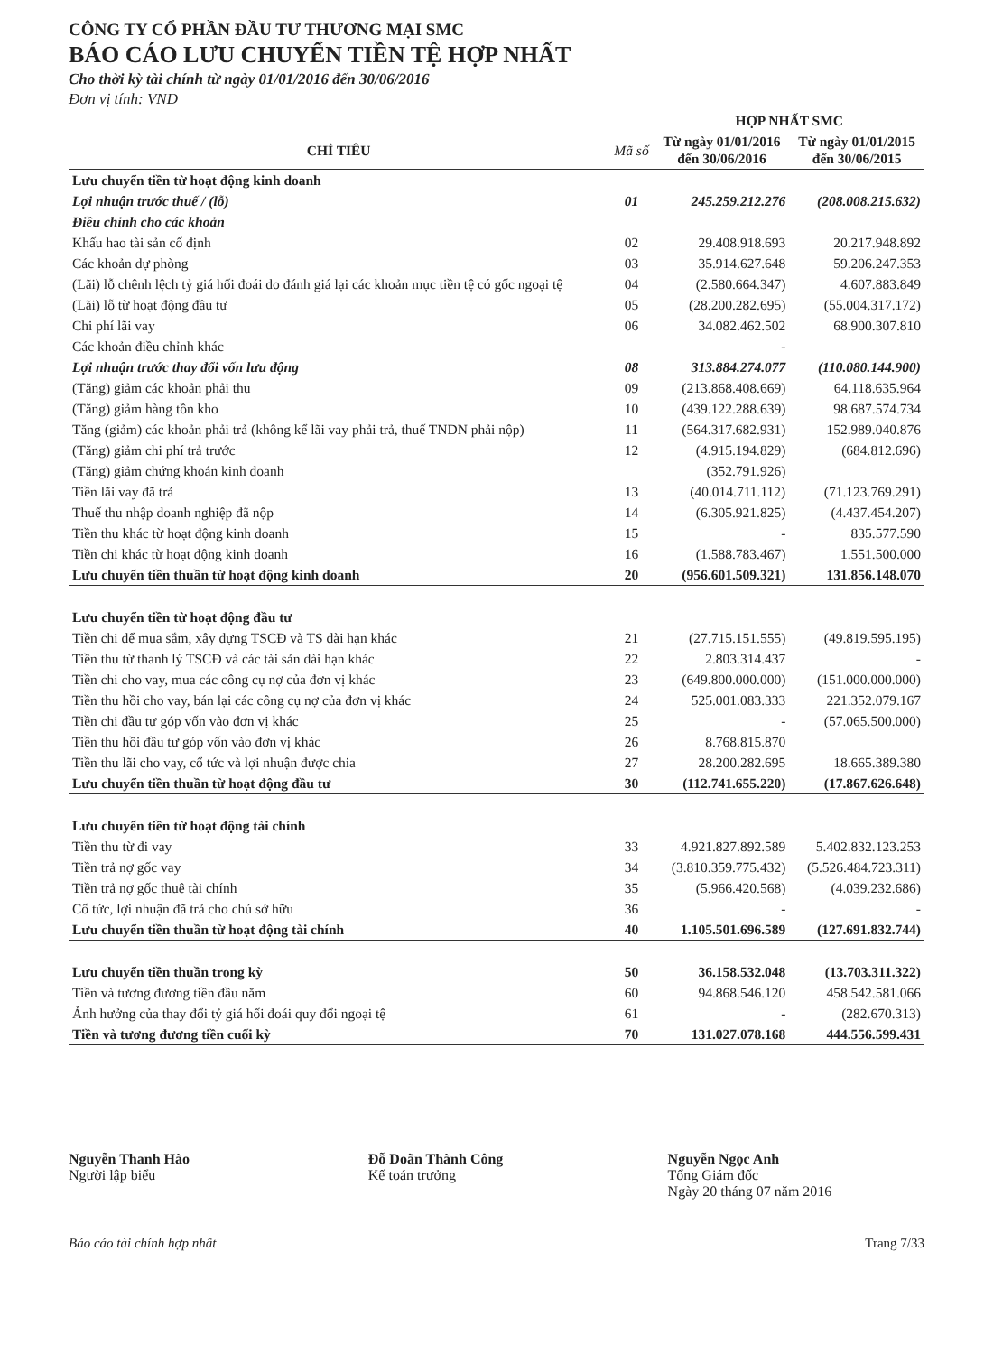CÔNG TY CỔ PHẦN ĐẦU TƯ THƯƠNG MẠI SMC
BÁO CÁO LƯU CHUYỂN TIỀN TỆ HỢP NHẤT
Cho thời kỳ tài chính từ ngày 01/01/2016 đến 30/06/2016
Đơn vị tính: VND
| | | HỢP NHẤT SMC | |
| --- | --- | --- | --- |
| CHỈ TIÊU | Mã số | Từ ngày 01/01/2016 đến 30/06/2016 | Từ ngày 01/01/2015 đến 30/06/2015 |
| Lưu chuyển tiền từ hoạt động kinh doanh | | | |
| Lợi nhuận trước thuế / (lỗ) | 01 | 245.259.212.276 | (208.008.215.632) |
| Điều chỉnh cho các khoản | | | |
| Khấu hao tài sản cố định | 02 | 29.408.918.693 | 20.217.948.892 |
| Các khoản dự phòng | 03 | 35.914.627.648 | 59.206.247.353 |
| (Lãi) lỗ chênh lệch tỷ giá hối đoái do đánh giá lại các khoản mục tiền tệ có gốc ngoại tệ | 04 | (2.580.664.347) | 4.607.883.849 |
| (Lãi) lỗ từ hoạt động đầu tư | 05 | (28.200.282.695) | (55.004.317.172) |
| Chi phí lãi vay | 06 | 34.082.462.502 | 68.900.307.810 |
| Các khoản điều chỉnh khác | | - | |
| Lợi nhuận trước thay đổi vốn lưu động | 08 | 313.884.274.077 | (110.080.144.900) |
| (Tăng) giảm các khoản phải thu | 09 | (213.868.408.669) | 64.118.635.964 |
| (Tăng) giảm hàng tồn kho | 10 | (439.122.288.639) | 98.687.574.734 |
| Tăng (giảm) các khoản phải trả (không kể lãi vay phải trả, thuế TNDN phải nộp) | 11 | (564.317.682.931) | 152.989.040.876 |
| (Tăng) giảm chi phí trả trước | 12 | (4.915.194.829) | (684.812.696) |
| (Tăng) giảm chứng khoán kinh doanh | | (352.791.926) | |
| Tiền lãi vay đã trả | 13 | (40.014.711.112) | (71.123.769.291) |
| Thuế thu nhập doanh nghiệp đã nộp | 14 | (6.305.921.825) | (4.437.454.207) |
| Tiền thu khác từ hoạt động kinh doanh | 15 | - | 835.577.590 |
| Tiền chi khác từ hoạt động kinh doanh | 16 | (1.588.783.467) | 1.551.500.000 |
| Lưu chuyển tiền thuần từ hoạt động kinh doanh | 20 | (956.601.509.321) | 131.856.148.070 |
| Lưu chuyển tiền từ hoạt động đầu tư | | | |
| Tiền chi để mua sắm, xây dựng TSCĐ và TS dài hạn khác | 21 | (27.715.151.555) | (49.819.595.195) |
| Tiền thu từ thanh lý TSCĐ và các tài sản dài hạn khác | 22 | 2.803.314.437 | - |
| Tiền chi cho vay, mua các công cụ nợ của đơn vị khác | 23 | (649.800.000.000) | (151.000.000.000) |
| Tiền thu hồi cho vay, bán lại các công cụ nợ của đơn vị khác | 24 | 525.001.083.333 | 221.352.079.167 |
| Tiền chi đầu tư góp vốn vào đơn vị khác | 25 | - | (57.065.500.000) |
| Tiền thu hồi đầu tư góp vốn vào đơn vị khác | 26 | 8.768.815.870 | |
| Tiền thu lãi cho vay, cổ tức và lợi nhuận được chia | 27 | 28.200.282.695 | 18.665.389.380 |
| Lưu chuyển tiền thuần từ hoạt động đầu tư | 30 | (112.741.655.220) | (17.867.626.648) |
| Lưu chuyển tiền từ hoạt động tài chính | | | |
| Tiền thu từ đi vay | 33 | 4.921.827.892.589 | 5.402.832.123.253 |
| Tiền trả nợ gốc vay | 34 | (3.810.359.775.432) | (5.526.484.723.311) |
| Tiền trả nợ gốc thuê tài chính | 35 | (5.966.420.568) | (4.039.232.686) |
| Cổ tức, lợi nhuận đã trả cho chủ sở hữu | 36 | - | - |
| Lưu chuyển tiền thuần từ hoạt động tài chính | 40 | 1.105.501.696.589 | (127.691.832.744) |
| Lưu chuyển tiền thuần trong kỳ | 50 | 36.158.532.048 | (13.703.311.322) |
| Tiền và tương đương tiền đầu năm | 60 | 94.868.546.120 | 458.542.581.066 |
| Ảnh hưởng của thay đổi tỷ giá hối đoái quy đổi ngoại tệ | 61 | - | (282.670.313) |
| Tiền và tương đương tiền cuối kỳ | 70 | 131.027.078.168 | 444.556.599.431 |
Nguyễn Thanh Hào
Người lập biểu
Đỗ Doãn Thành Công
Kế toán trưởng
Nguyễn Ngọc Anh
Tổng Giám đốc
Ngày 20 tháng 07 năm 2016
Báo cáo tài chính hợp nhất Trang 7/33